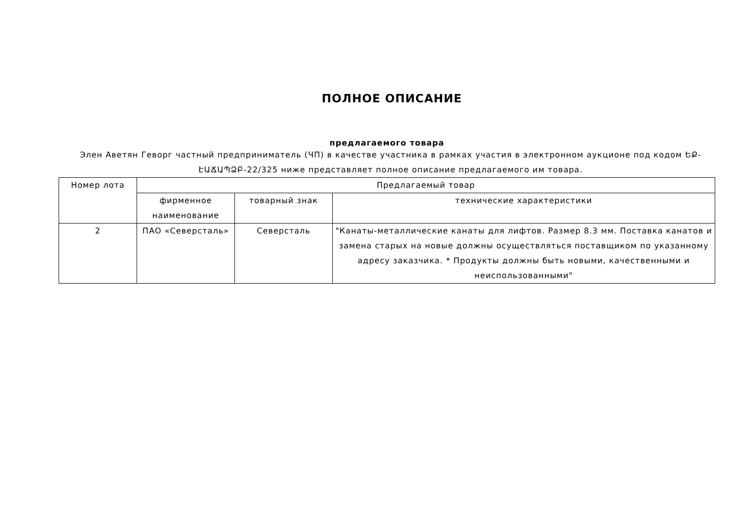ПОЛНОЕ ОПИСАНИЕ
предлагаемого товара
Элен Аветян Геворг частный предприниматель (ЧП) в качестве участника в рамках участия в электронном аукционе под кодом ԵՔ-ԷԱՃԱՊՁԲ-22/325 ниже представляет полное описание предлагаемого им товара.
| Номер лота | Предлагаемый товар | | |
| --- | --- | --- | --- |
| | фирменное наименование | товарный знак | технические характеристики |
| 2 | ПАО «Северсталь» | Северсталь | "Канаты-металлические канаты для лифтов. Размер 8.3 мм. Поставка канатов и замена старых на новые должны осуществляться поставщиком по указанному адресу заказчика. * Продукты должны быть новыми, качественными и неиспользованными" |